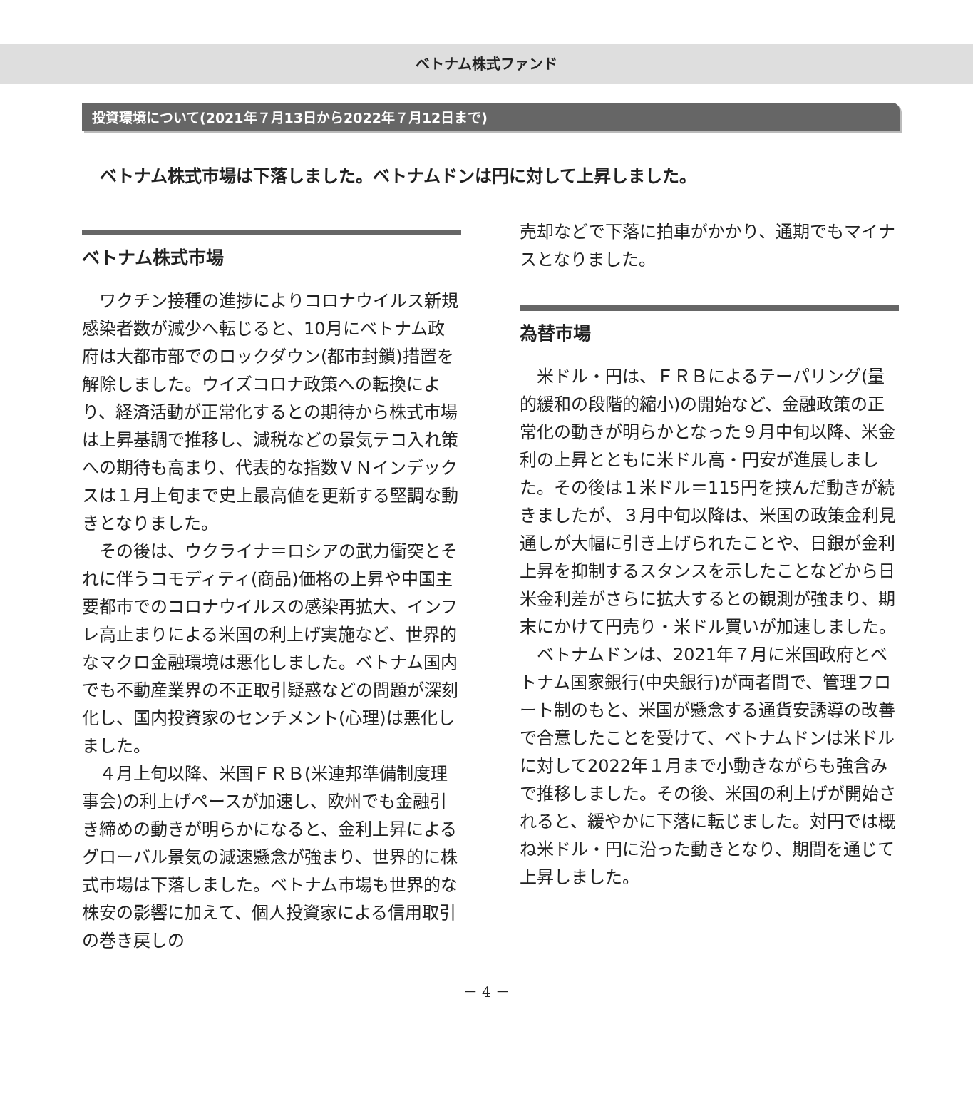ベトナム株式ファンド
投資環境について(2021年７月13日から2022年７月12日まで)
ベトナム株式市場は下落しました。ベトナムドンは円に対して上昇しました。
ベトナム株式市場
ワクチン接種の進捗によりコロナウイルス新規感染者数が減少へ転じると、10月にベトナム政府は大都市部でのロックダウン(都市封鎖)措置を解除しました。ウイズコロナ政策への転換により、経済活動が正常化するとの期待から株式市場は上昇基調で推移し、減税などの景気テコ入れ策への期待も高まり、代表的な指数ＶＮインデックスは１月上旬まで史上最高値を更新する堅調な動きとなりました。
その後は、ウクライナ＝ロシアの武力衝突とそれに伴うコモディティ(商品)価格の上昇や中国主要都市でのコロナウイルスの感染再拡大、インフレ高止まりによる米国の利上げ実施など、世界的なマクロ金融環境は悪化しました。ベトナム国内でも不動産業界の不正取引疑惑などの問題が深刻化し、国内投資家のセンチメント(心理)は悪化しました。
４月上旬以降、米国ＦＲＢ(米連邦準備制度理事会)の利上げペースが加速し、欧州でも金融引き締めの動きが明らかになると、金利上昇によるグローバル景気の減速懸念が強まり、世界的に株式市場は下落しました。ベトナム市場も世界的な株安の影響に加えて、個人投資家による信用取引の巻き戻しの
売却などで下落に拍車がかかり、通期でもマイナスとなりました。
為替市場
米ドル・円は、ＦＲＢによるテーパリング(量的緩和の段階的縮小)の開始など、金融政策の正常化の動きが明らかとなった９月中旬以降、米金利の上昇とともに米ドル高・円安が進展しました。その後は１米ドル＝115円を挟んだ動きが続きましたが、３月中旬以降は、米国の政策金利見通しが大幅に引き上げられたことや、日銀が金利上昇を抑制するスタンスを示したことなどから日米金利差がさらに拡大するとの観測が強まり、期末にかけて円売り・米ドル買いが加速しました。
ベトナムドンは、2021年７月に米国政府とベトナム国家銀行(中央銀行)が両者間で、管理フロート制のもと、米国が懸念する通貨安誘導の改善で合意したことを受けて、ベトナムドンは米ドルに対して2022年１月まで小動きながらも強含みで推移しました。その後、米国の利上げが開始されると、緩やかに下落に転じました。対円では概ね米ドル・円に沿った動きとなり、期間を通じて上昇しました。
－ 4 －